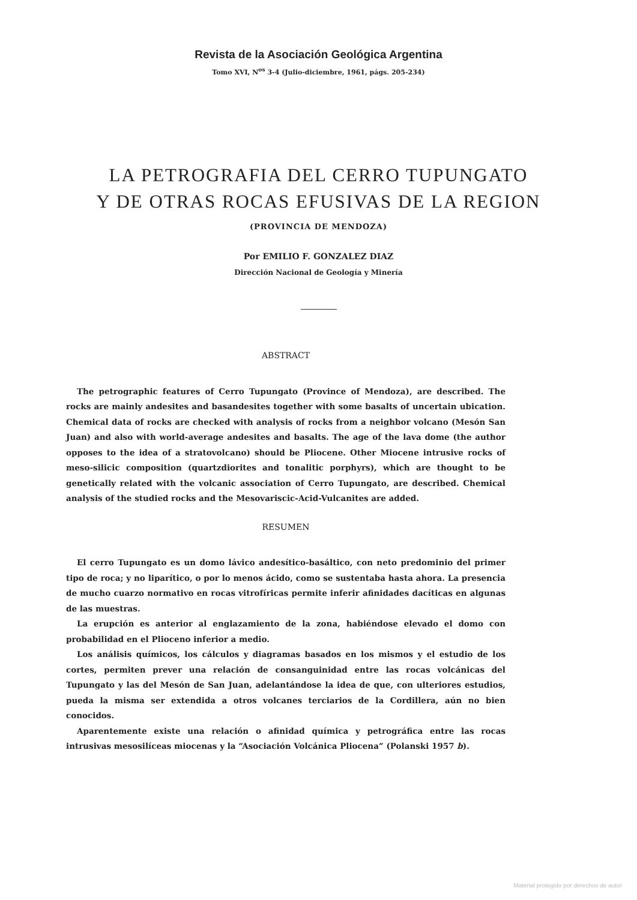Revista de la Asociación Geológica Argentina
Tomo XVI, N<sup>os</sup> 3-4 (Julio-diciembre, 1961, págs. 205-234)
LA PETROGRAFIA DEL CERRO TUPUNGATO
Y DE OTRAS ROCAS EFUSIVAS DE LA REGION
(PROVINCIA DE MENDOZA)
Por EMILIO F. GONZALEZ DIAZ
Dirección Nacional de Geología y Minería
ABSTRACT
The petrographic features of Cerro Tupungato (Province of Mendoza), are described. The rocks are mainly andesites and basandesites together with some basalts of uncertain ubication. Chemical data of rocks are checked with analysis of rocks from a neighbor volcano (Mesón San Juan) and also with world-average andesites and basalts. The age of the lava dome (the author opposes to the idea of a stratovolcano) should be Pliocene. Other Miocene intrusive rocks of meso-silicic composition (quartzdiorites and tonalitic porphyrs), which are thought to be genetically related with the volcanic association of Cerro Tupungato, are described. Chemical analysis of the studied rocks and the Mesovariscic-Acid-Vulcanites are added.
RESUMEN
El cerro Tupungato es un domo lávico andesítico-basáltico, con neto predominio del primer tipo de roca; y no liparítico, o por lo menos ácido, como se sustentaba hasta ahora. La presencia de mucho cuarzo normativo en rocas vitrofíricas permite inferir afinidades dacíticas en algunas de las muestras.
La erupción es anterior al englazamiento de la zona, habiéndose elevado el domo con probabilidad en el Plioceno inferior a medio.
Los análisis químicos, los cálculos y diagramas basados en los mismos y el estudio de los cortes, permiten prever una relación de consanguinidad entre las rocas volcánicas del Tupungato y las del Mesón de San Juan, adelantándose la idea de que, con ulteriores estudios, pueda la misma ser extendida a otros volcanes terciarios de la Cordillera, aún no bien conocidos.
Aparentemente existe una relación o afinidad química y petrográfica entre las rocas intrusivas mesosilíceas miocenas y la “Asociación Volcánica Pliocena” (Polanski 1957 b).
Material protegido por derechos de autor